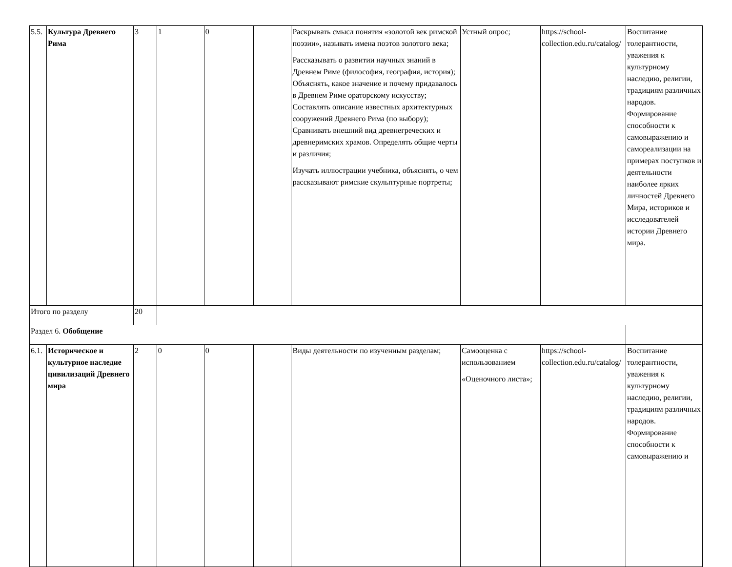| 5.5. | Культура Древнего Рима | 3 | 1 | 0 | | Раскрывать смысл понятия «золотой век римской поэзии», называть имена поэтов золотого века; Рассказывать о развитии научных знаний в Древнем Риме (философия, география, история); Объяснять, какое значение и почему придавалось в Древнем Риме ораторскому искусству; Составлять описание известных архитектурных сооружений Древнего Рима (по выбору); Сравнивать внешний вид древнегреческих и древнеримских храмов. Определять общие черты и различия; Изучать иллюстрации учебника, объяснять, о чем рассказывают римские скульптурные портреты; | Устный опрос; | https://school-collection.edu.ru/catalog/ | Воспитание толерантности, уважения к культурному наследию, религии, традициям различных народов. Формирование способности к самовыражению и самореализации на примерах поступков и деятельности наиболее ярких личностей Древнего Мира, историков и исследователей истории Древнего мира. |
| Итого по разделу | | 20 | | | | | | | |
| Раздел 6. Обобщение | | | | | | | | | |
| 6.1. | Историческое и культурное наследие цивилизаций Древнего мира | 2 | 0 | 0 | | Виды деятельности по изученным разделам; | Самооценка с использованием «Оценочного листа»; | https://school-collection.edu.ru/catalog/ | Воспитание толерантности, уважения к культурному наследию, религии, традициям различных народов. Формирование способности к самовыражению и |